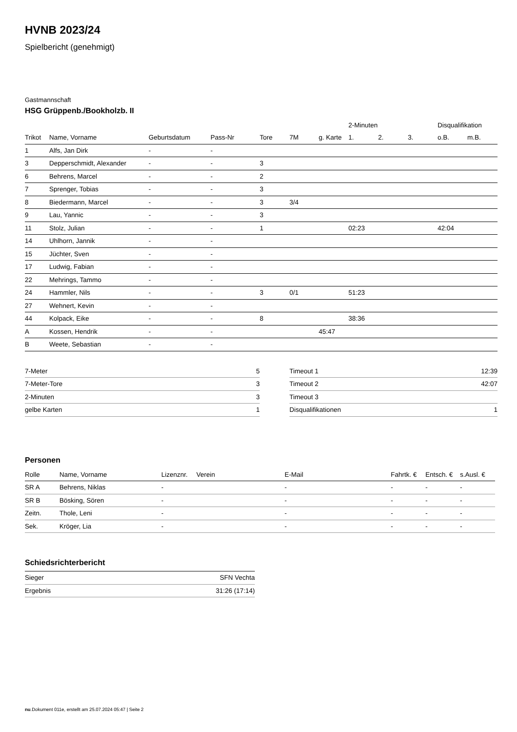HVNB 2023/24
Spielbericht (genehmigt)
Gastmannschaft
HSG Grüppenb./Bookholzb. II
| | | | | | | | 2-Minuten | | | Disqualifikation | |
| --- | --- | --- | --- | --- | --- | --- | --- | --- | --- | --- | --- |
| Trikot | Name, Vorname | Geburtsdatum | Pass-Nr | Tore | 7M | g. Karte | 1. | 2. | 3. | o.B. | m.B. |
| 1 | Alfs, Jan Dirk | - | - | | | | | | | | |
| 3 | Depperschmidt, Alexander | - | - | 3 | | | | | | | |
| 6 | Behrens, Marcel | - | - | 2 | | | | | | | |
| 7 | Sprenger, Tobias | - | - | 3 | | | | | | | |
| 8 | Biedermann, Marcel | - | - | 3 | 3/4 | | | | | | |
| 9 | Lau, Yannic | - | - | 3 | | | | | | | |
| 11 | Stolz, Julian | - | - | 1 | | | 02:23 | | | 42:04 | |
| 14 | Uhlhorn, Jannik | - | - | | | | | | | | |
| 15 | Jüchter, Sven | - | - | | | | | | | | |
| 17 | Ludwig, Fabian | - | - | | | | | | | | |
| 22 | Mehrings, Tammo | - | - | | | | | | | | |
| 24 | Hammler, Nils | - | - | 3 | 0/1 | | 51:23 | | | | |
| 27 | Wehnert, Kevin | - | - | | | | | | | | |
| 44 | Kolpack, Eike | - | - | 8 | | | 38:36 | | | | |
| A | Kossen, Hendrik | - | - | | | 45:47 | | | | | |
| B | Weete, Sebastian | - | - | | | | | | | | |
| 7-Meter | 5 |
| 7-Meter-Tore | 3 |
| 2-Minuten | 3 |
| gelbe Karten | 1 |
| Timeout 1 | 12:39 |
| Timeout 2 | 42:07 |
| Timeout 3 | |
| Disqualifikationen | 1 |
Personen
| Rolle | Name, Vorname | Lizenznr. | Verein | E-Mail | Fahrtk. € | Entsch. € | s.Ausl. € |
| --- | --- | --- | --- | --- | --- | --- | --- |
| SR A | Behrens, Niklas | - | | - | - | - | - |
| SR B | Bösking, Sören | - | | - | - | - | - |
| Zeitn. | Thole, Leni | - | | - | - | - | - |
| Sek. | Kröger, Lia | - | | - | - | - | - |
Schiedsrichterbericht
| Sieger | SFN Vechta |
| Ergebnis | 31:26 (17:14) |
nu.Dokument 011e, erstellt am 25.07.2024 05:47 | Seite 2